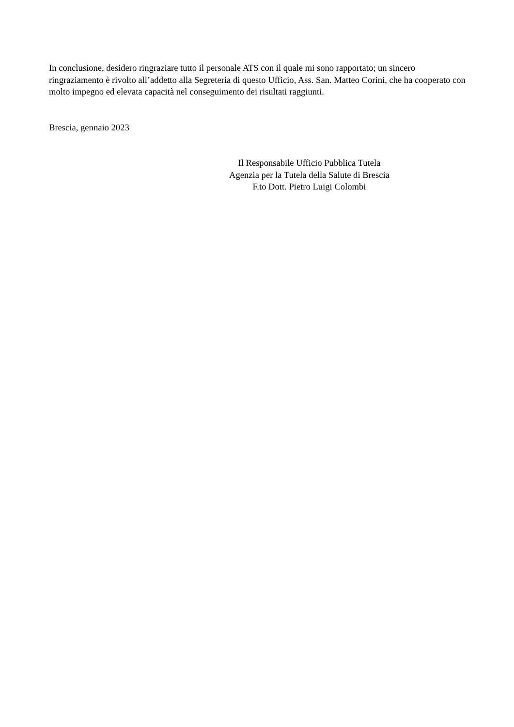In conclusione, desidero ringraziare tutto il personale ATS con il quale mi sono rapportato; un sincero ringraziamento è rivolto all’addetto alla Segreteria di questo Ufficio, Ass. San. Matteo Corini, che ha cooperato con molto impegno ed elevata capacità nel conseguimento dei risultati raggiunti.
Brescia, gennaio 2023
Il Responsabile Ufficio Pubblica Tutela
Agenzia per la Tutela della Salute di Brescia
F.to Dott. Pietro Luigi Colombi